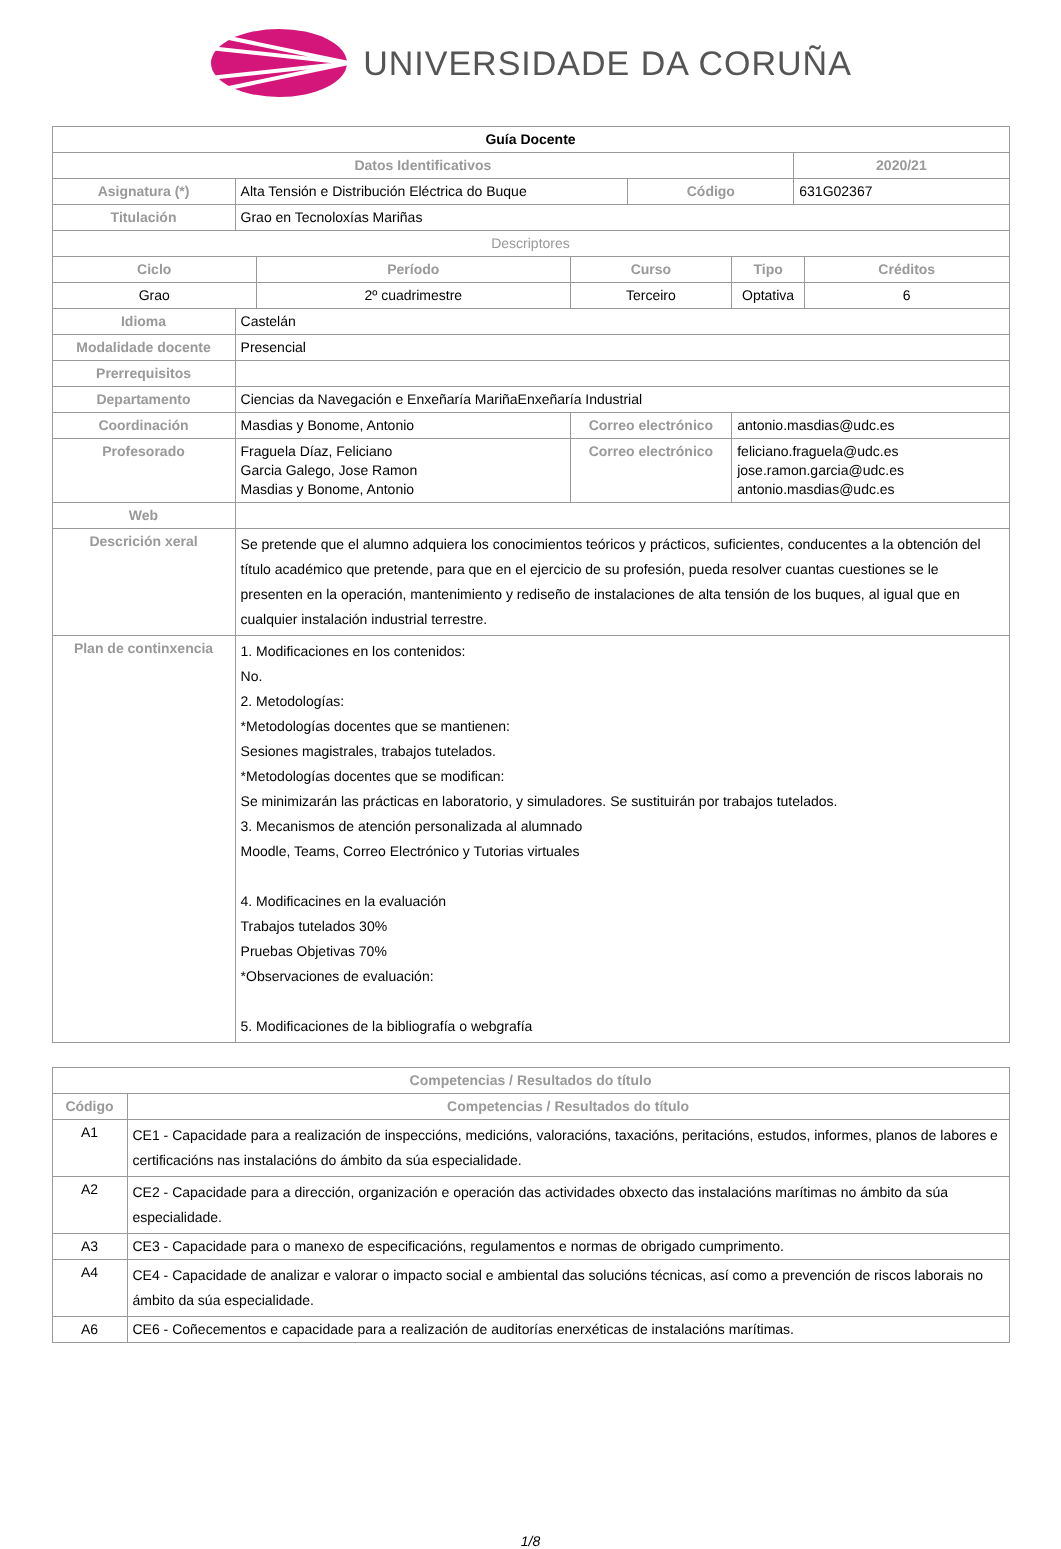UNIVERSIDADE DA CORUÑA
| Guía Docente | | | | | | | |
| Datos Identificativos | | | | | | 2020/21 | |
| Asignatura (*) | Alta Tensión e Distribución Eléctrica do Buque | | | Código | | 631G02367 | |
| Titulación | Grao en Tecnoloxías Mariñas | | | | | | |
| Descriptores | | | | | | | |
| Ciclo | | Período | Curso | | Tipo | | Créditos |
| Grao | | 2º cuadrimestre | Terceiro | | Optativa | | 6 |
| Idioma | Castelán | | | | | | |
| Modalidade docente | Presencial | | | | | | |
| Prerrequisitos | | | | | | | |
| Departamento | Ciencias da Navegación e Enxeñaría MariñaEnxeñaría Industrial | | | | | | |
| Coordinación | Masdias y Bonome, Antonio | | Correo electrónico | | antonio.masdias@udc.es | | |
| Profesorado | Fraguela Díaz, Feliciano Garcia Galego, Jose Ramon Masdias y Bonome, Antonio | | Correo electrónico | | feliciano.fraguela@udc.es jose.ramon.garcia@udc.es antonio.masdias@udc.es | | |
| Web | | | | | | | |
| Descrición xeral | Se pretende que el alumno adquiera los conocimientos teóricos y prácticos, suficientes, conducentes a la obtención del título académico que pretende, para que en el ejercicio de su profesión, pueda resolver cuantas cuestiones se le presenten en la operación, mantenimiento y rediseño de instalaciones de alta tensión de los buques, al igual que en cualquier instalación industrial terrestre. | | | | | | |
| Plan de continxencia | 1. Modificaciones en los contenidos: No. 2. Metodologías: *Metodologías docentes que se mantienen: Sesiones magistrales, trabajos tutelados. *Metodologías docentes que se modifican: Se minimizarán las prácticas en laboratorio, y simuladores. Se sustituirán por trabajos tutelados. 3. Mecanismos de atención personalizada al alumnado Moodle, Teams, Correo Electrónico y Tutorias virtuales 4. Modificacines en la evaluación Trabajos tutelados 30% Pruebas Objetivas 70% *Observaciones de evaluación: 5. Modificaciones de la bibliografía o webgrafía | | | | | | |
| Competencias / Resultados do título | |
| --- | --- |
| Código | Competencias / Resultados do título |
| A1 | CE1 - Capacidade para a realización de inspeccións, medicións, valoracións, taxacións, peritacións, estudos, informes, planos de labores e certificacións nas instalacións do ámbito da súa especialidade. |
| A2 | CE2 - Capacidade para a dirección, organización e operación das actividades obxecto das instalacións marítimas no ámbito da súa especialidade. |
| A3 | CE3 - Capacidade para o manexo de especificacións, regulamentos e normas de obrigado cumprimento. |
| A4 | CE4 - Capacidade de analizar e valorar o impacto social e ambiental das solucións técnicas, así como a prevención de riscos laborais no ámbito da súa especialidade. |
| A6 | CE6 - Coñecementos e capacidade para a realización de auditorías enerxéticas de instalacións marítimas. |
1/8